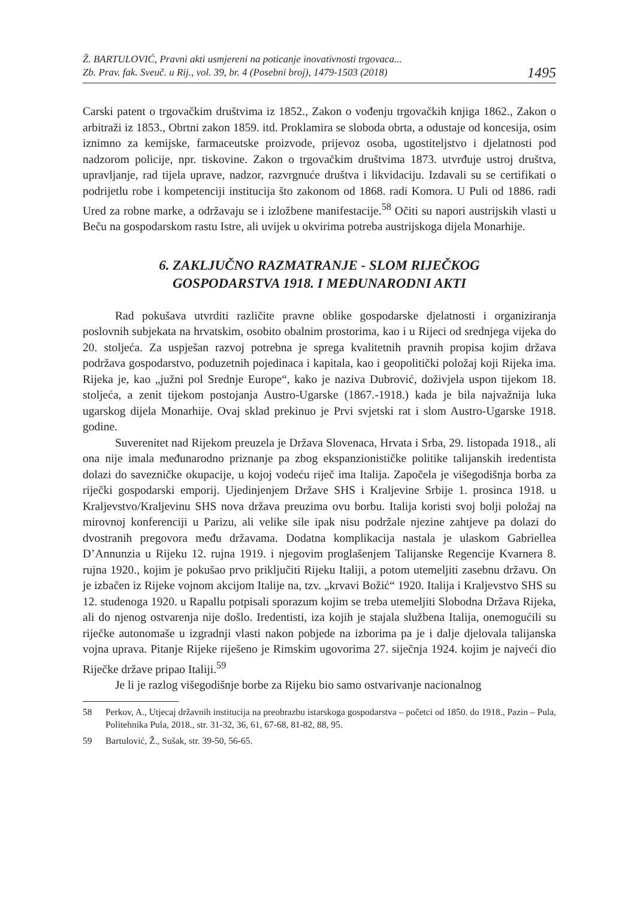Ž. BARTULOVIĆ, Pravni akti usmjereni na poticanje inovativnosti trgovaca...
Zb. Prav. fak. Sveuč. u Rij., vol. 39, br. 4 (Posebni broj), 1479-1503 (2018)
1495
Carski patent o trgovačkim društvima iz 1852., Zakon o vođenju trgovačkih knjiga 1862., Zakon o arbitraži iz 1853., Obrtni zakon 1859. itd. Proklamira se sloboda obrta, a odustaje od koncesija, osim iznimno za kemijske, farmaceutske proizvode, prijevoz osoba, ugostiteljstvo i djelatnosti pod nadzorom policije, npr. tiskovine. Zakon o trgovačkim društvima 1873. utvrđuje ustroj društva, upravljanje, rad tijela uprave, nadzor, razvrgnuće društva i likvidaciju. Izdavali su se certifikati o podrijetlu robe i kompetenciji institucija što zakonom od 1868. radi Komora. U Puli od 1886. radi Ured za robne marke, a održavaju se i izložbene manifestacije.<sup>58</sup> Očiti su napori austrijskih vlasti u Beču na gospodarskom rastu Istre, ali uvijek u okvirima potreba austrijskoga dijela Monarhije.
6. ZAKLJUČNO RAZMATRANJE - SLOM RIJEČKOG
GOSPODARSTVA 1918. I MEĐUNARODNI AKTI
Rad pokušava utvrditi različite pravne oblike gospodarske djelatnosti i organiziranja poslovnih subjekata na hrvatskim, osobito obalnim prostorima, kao i u Rijeci od srednjega vijeka do 20. stoljeća. Za uspješan razvoj potrebna je sprega kvalitetnih pravnih propisa kojim država podržava gospodarstvo, poduzetnih pojedinaca i kapitala, kao i geopolitički položaj koji Rijeka ima. Rijeka je, kao „južni pol Srednje Europe“, kako je naziva Dubrović, doživjela uspon tijekom 18. stoljeća, a zenit tijekom postojanja Austro-Ugarske (1867.-1918.) kada je bila najvažnija luka ugarskog dijela Monarhije. Ovaj sklad prekinuo je Prvi svjetski rat i slom Austro-Ugarske 1918. godine.
Suverenitet nad Rijekom preuzela je Država Slovenaca, Hrvata i Srba, 29. listopada 1918., ali ona nije imala međunarodno priznanje pa zbog ekspanzionističke politike talijanskih iredentista dolazi do savezničke okupacije, u kojoj vodeću riječ ima Italija. Započela je višegodišnja borba za riječki gospodarski emporij. Ujedinjenjem Države SHS i Kraljevine Srbije 1. prosinca 1918. u Kraljevstvo/Kraljevinu SHS nova država preuzima ovu borbu. Italija koristi svoj bolji položaj na mirovnoj konferenciji u Parizu, ali velike sile ipak nisu podržale njezine zahtjeve pa dolazi do dvostranih pregovora među državama. Dodatna komplikacija nastala je ulaskom Gabriellea D’Annunzia u Rijeku 12. rujna 1919. i njegovim proglašenjem Talijanske Regencije Kvarnera 8. rujna 1920., kojim je pokušao prvo priključiti Rijeku Italiji, a potom utemeljiti zasebnu državu. On je izbačen iz Rijeke vojnom akcijom Italije na, tzv. „krvavi Božić“ 1920. Italija i Kraljevstvo SHS su 12. studenoga 1920. u Rapallu potpisali sporazum kojim se treba utemeljiti Slobodna Država Rijeka, ali do njenog ostvarenja nije došlo. Iredentisti, iza kojih je stajala službena Italija, onemogućili su riječke autonomaše u izgradnji vlasti nakon pobjede na izborima pa je i dalje djelovala talijanska vojna uprava. Pitanje Rijeke riješeno je Rimskim ugovorima 27. siječnja 1924. kojim je najveći dio Riječke države pripao Italiji.<sup>59</sup>
Je li je razlog višegodišnje borbe za Rijeku bio samo ostvarivanje nacionalnog
58 Perkov, A., Utjecaj državnih institucija na preobrazbu istarskoga gospodarstva – početci od 1850. do 1918., Pazin – Pula, Politehnika Pula, 2018., str. 31-32, 36, 61, 67-68, 81-82, 88, 95.
59 Bartulović, Ž., Sušak, str. 39-50, 56-65.